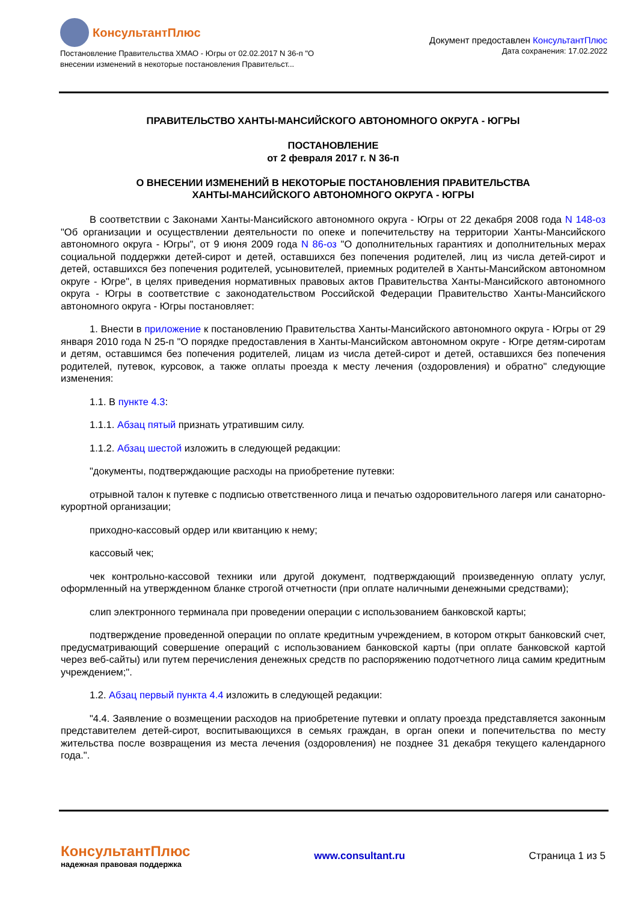КонсультантПлюс
Постановление Правительства ХМАО - Югры от 02.02.2017 N 36-п "О
внесении изменений в некоторые постановления Правительст...
Документ предоставлен КонсультантПлюс
Дата сохранения: 17.02.2022
ПРАВИТЕЛЬСТВО ХАНТЫ-МАНСИЙСКОГО АВТОНОМНОГО ОКРУГА - ЮГРЫ
ПОСТАНОВЛЕНИЕ
от 2 февраля 2017 г. N 36-п
О ВНЕСЕНИИ ИЗМЕНЕНИЙ В НЕКОТОРЫЕ ПОСТАНОВЛЕНИЯ ПРАВИТЕЛЬСТВА
ХАНТЫ-МАНСИЙСКОГО АВТОНОМНОГО ОКРУГА - ЮГРЫ
В соответствии с Законами Ханты-Мансийского автономного округа - Югры от 22 декабря 2008 года N 148-оз "Об организации и осуществлении деятельности по опеке и попечительству на территории Ханты-Мансийского автономного округа - Югры", от 9 июня 2009 года N 86-оз "О дополнительных гарантиях и дополнительных мерах социальной поддержки детей-сирот и детей, оставшихся без попечения родителей, лиц из числа детей-сирот и детей, оставшихся без попечения родителей, усыновителей, приемных родителей в Ханты-Мансийском автономном округе - Югре", в целях приведения нормативных правовых актов Правительства Ханты-Мансийского автономного округа - Югры в соответствие с законодательством Российской Федерации Правительство Ханты-Мансийского автономного округа - Югры постановляет:
1. Внести в приложение к постановлению Правительства Ханты-Мансийского автономного округа - Югры от 29 января 2010 года N 25-п "О порядке предоставления в Ханты-Мансийском автономном округе - Югре детям-сиротам и детям, оставшимся без попечения родителей, лицам из числа детей-сирот и детей, оставшихся без попечения родителей, путевок, курсовок, а также оплаты проезда к месту лечения (оздоровления) и обратно" следующие изменения:
1.1. В пункте 4.3:
1.1.1. Абзац пятый признать утратившим силу.
1.1.2. Абзац шестой изложить в следующей редакции:
"документы, подтверждающие расходы на приобретение путевки:
отрывной талон к путевке с подписью ответственного лица и печатью оздоровительного лагеря или санаторно-курортной организации;
приходно-кассовый ордер или квитанцию к нему;
кассовый чек;
чек контрольно-кассовой техники или другой документ, подтверждающий произведенную оплату услуг, оформленный на утвержденном бланке строгой отчетности (при оплате наличными денежными средствами);
слип электронного терминала при проведении операции с использованием банковской карты;
подтверждение проведенной операции по оплате кредитным учреждением, в котором открыт банковский счет, предусматривающий совершение операций с использованием банковской карты (при оплате банковской картой через веб-сайты) или путем перечисления денежных средств по распоряжению подотчетного лица самим кредитным учреждением;".
1.2. Абзац первый пункта 4.4 изложить в следующей редакции:
"4.4. Заявление о возмещении расходов на приобретение путевки и оплату проезда представляется законным представителем детей-сирот, воспитывающихся в семьях граждан, в орган опеки и попечительства по месту жительства после возвращения из места лечения (оздоровления) не позднее 31 декабря текущего календарного года.".
КонсультантПлюс
надежная правовая поддержка
www.consultant.ru Страница 1 из 5